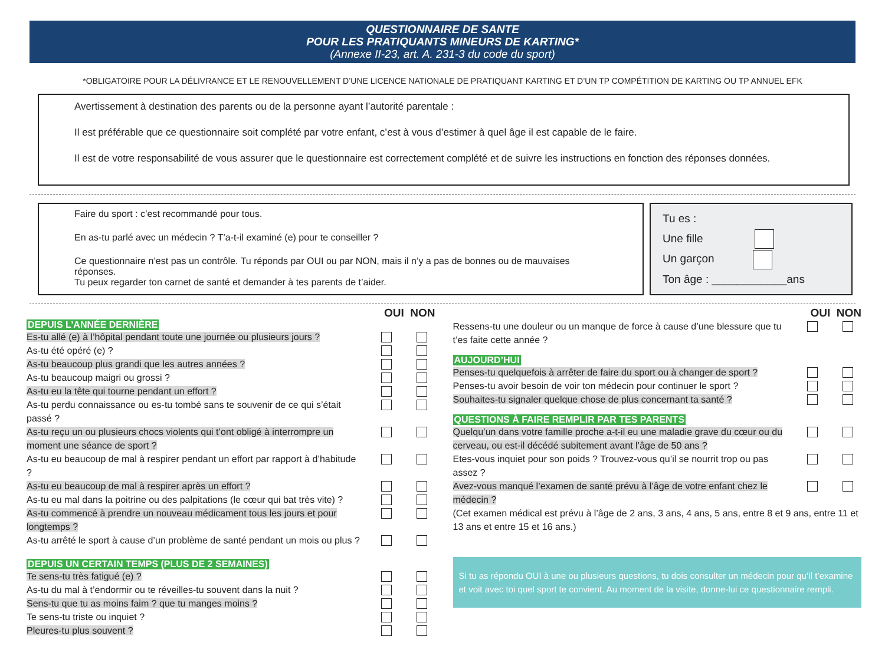QUESTIONNAIRE DE SANTE
POUR LES PRATIQUANTS MINEURS DE KARTING*
(Annexe II-23, art. A. 231-3 du code du sport)
*OBLIGATOIRE POUR LA DÉLIVRANCE ET LE RENOUVELLEMENT D’UNE LICENCE NATIONALE DE PRATIQUANT KARTING ET D’UN TP COMPÉTITION DE KARTING OU TP ANNUEL EFK
Avertissement à destination des parents ou de la personne ayant l’autorité parentale :
Il est préférable que ce questionnaire soit complété par votre enfant, c’est à vous d’estimer à quel âge il est capable de le faire.
Il est de votre responsabilité de vous assurer que le questionnaire est correctement complété et de suivre les instructions en fonction des réponses données.
Faire du sport : c’est recommandé pour tous.
En as-tu parlé avec un médecin ? T’a-t-il examiné (e) pour te conseiller ?
Ce questionnaire n’est pas un contrôle. Tu réponds par OUI ou par NON, mais il n’y a pas de bonnes ou de mauvaises réponses.
Tu peux regarder ton carnet de santé et demander à tes parents de t’aider.
Tu es :
Une fille
Un garçon
Ton âge : ____________ans
OUI NON
DEPUIS L’ANNÉE DERNIÈRE
Es-tu allé (e) à l’hôpital pendant toute une journée ou plusieurs jours ?
As-tu été opéré (e) ?
As-tu beaucoup plus grandi que les autres années ?
As-tu beaucoup maigri ou grossi ?
As-tu eu la tête qui tourne pendant un effort ?
As-tu perdu connaissance ou es-tu tombé sans te souvenir de ce qui s’était passé ?
As-tu reçu un ou plusieurs chocs violents qui t’ont obligé à interrompre un moment une séance de sport ?
As-tu eu beaucoup de mal à respirer pendant un effort par rapport à d’habitude ?
As-tu eu beaucoup de mal à respirer après un effort ?
As-tu eu mal dans la poitrine ou des palpitations (le cœur qui bat très vite) ?
As-tu commencé à prendre un nouveau médicament tous les jours et pour longtemps ?
As-tu arrêté le sport à cause d’un problème de santé pendant un mois ou plus ?
DEPUIS UN CERTAIN TEMPS (PLUS DE 2 SEMAINES)
Te sens-tu très fatigué (e) ?
As-tu du mal à t’endormir ou te réveilles-tu souvent dans la nuit ?
Sens-tu que tu as moins faim ? que tu manges moins ?
Te sens-tu triste ou inquiet ?
Pleures-tu plus souvent ?
OUI NON
Ressens-tu une douleur ou un manque de force à cause d’une blessure que tu t’es faite cette année ?
AUJOURD’HUI
Penses-tu quelquefois à arrêter de faire du sport ou à changer de sport ?
Penses-tu avoir besoin de voir ton médecin pour continuer le sport ?
Souhaites-tu signaler quelque chose de plus concernant ta santé ?
QUESTIONS À FAIRE REMPLIR PAR TES PARENTS
Quelqu’un dans votre famille proche a-t-il eu une maladie grave du cœur ou du cerveau, ou est-il décédé subitement avant l’âge de 50 ans ?
Etes-vous inquiet pour son poids ? Trouvez-vous qu’il se nourrit trop ou pas assez ?
Avez-vous manqué l’examen de santé prévu à l’âge de votre enfant chez le médecin ?
(Cet examen médical est prévu à l’âge de 2 ans, 3 ans, 4 ans, 5 ans, entre 8 et 9 ans, entre 11 et 13 ans et entre 15 et 16 ans.)
Si tu as répondu OUI à une ou plusieurs questions, tu dois consulter un médecin pour qu’il t’examine et voit avec toi quel sport te convient. Au moment de la visite, donne-lui ce questionnaire rempli.